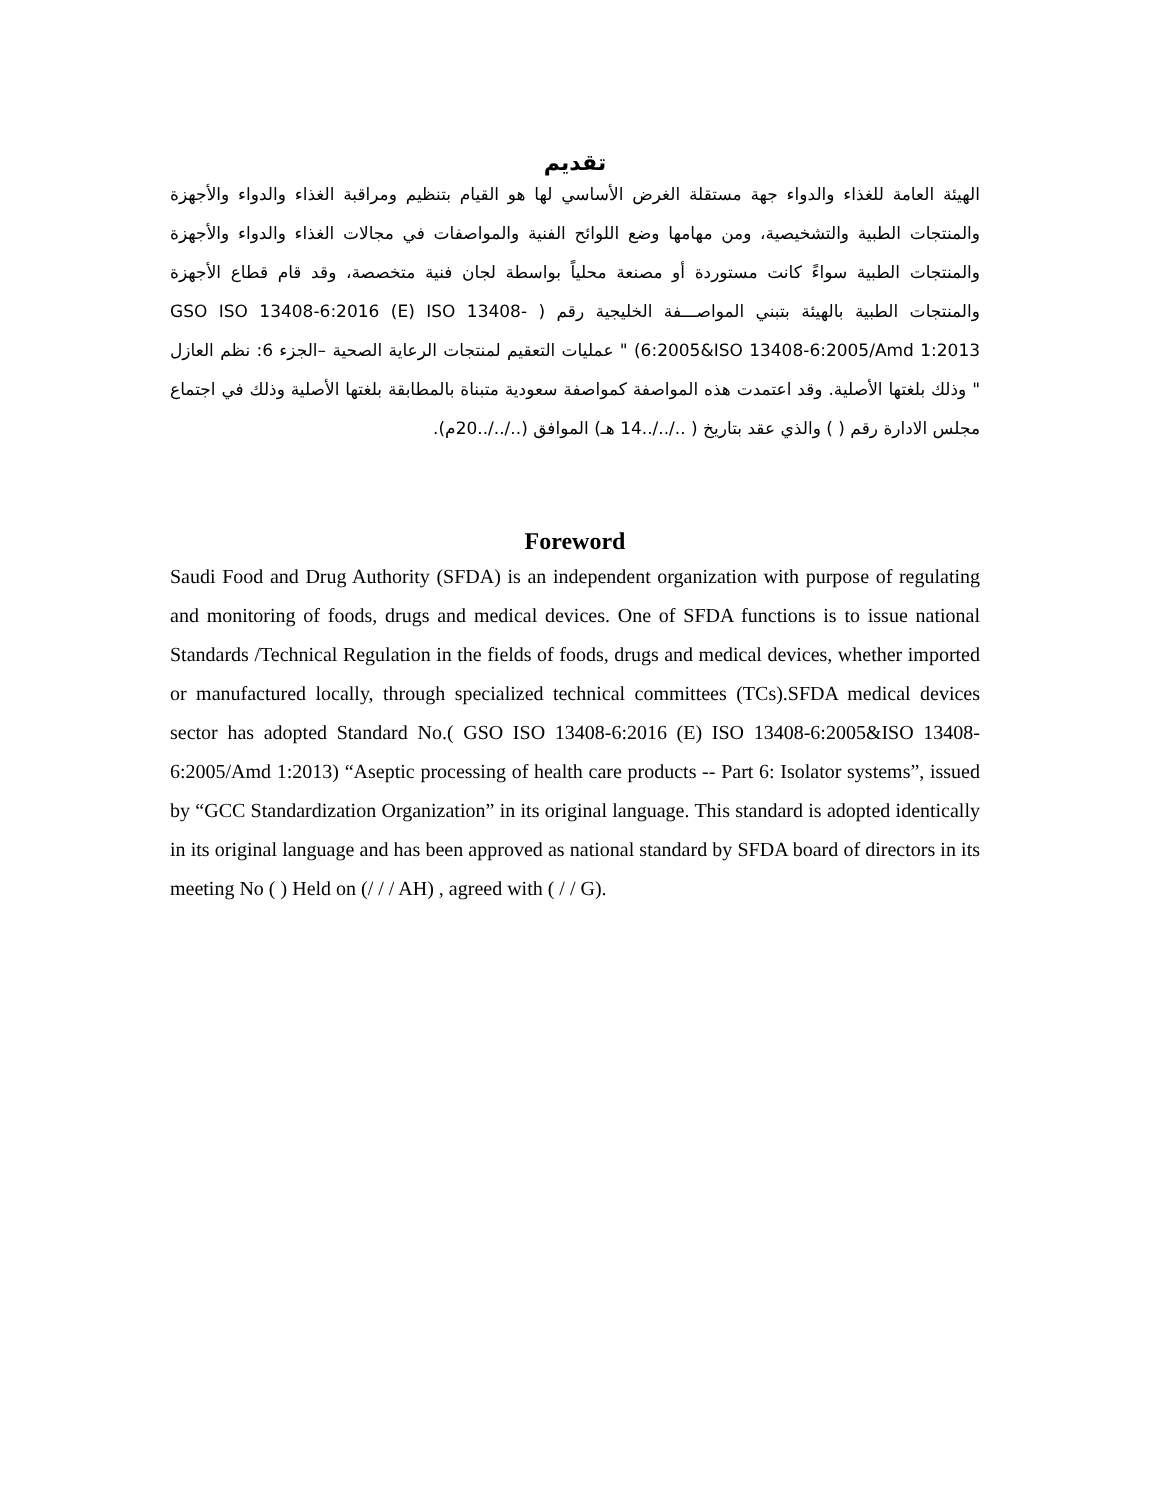تقديم
الهيئة العامة للغذاء والدواء جهة مستقلة الغرض الأساسي لها هو القيام بتنظيم ومراقبة الغذاء والدواء والأجهزة والمنتجات الطبية والتشخيصية، ومن مهامها وضع اللوائح الفنية والمواصفات في مجالات الغذاء والدواء والأجهزة والمنتجات الطبية سواءً كانت مستوردة أو مصنعة محلياً بواسطة لجان فنية متخصصة، وقد قام قطاع الأجهزة والمنتجات الطبية بالهيئة بتبني المواصـــفة الخليجية رقم ( GSO ISO 13408-6:2016 (E) ISO 13408-6:2005&ISO 13408-6:2005/Amd 1:2013) " عمليات التعقيم لمنتجات الرعاية الصحية –الجزء 6: نظم العازل " وذلك بلغتها الأصلية. وقد اعتمدت هذه المواصفة كمواصفة سعودية متبناة بالمطابقة بلغتها الأصلية وذلك في اجتماع مجلس الادارة رقم ( ) والذي عقد بتاريخ ( ../../..14 هـ) الموافق (../../..20م).
Foreword
Saudi Food and Drug Authority (SFDA) is an independent organization with purpose of regulating and monitoring of foods, drugs and medical devices. One of SFDA functions is to issue national Standards /Technical Regulation in the fields of foods, drugs and medical devices, whether imported or manufactured locally, through specialized technical committees (TCs).SFDA medical devices sector has adopted Standard No.( GSO ISO 13408-6:2016 (E) ISO 13408-6:2005&ISO 13408-6:2005/Amd 1:2013) “Aseptic processing of health care products -- Part 6: Isolator systems”, issued by “GCC Standardization Organization” in its original language. This standard is adopted identically in its original language and has been approved as national standard by SFDA board of directors in its meeting No ( ) Held on (/ / / AH) , agreed with ( / / G).